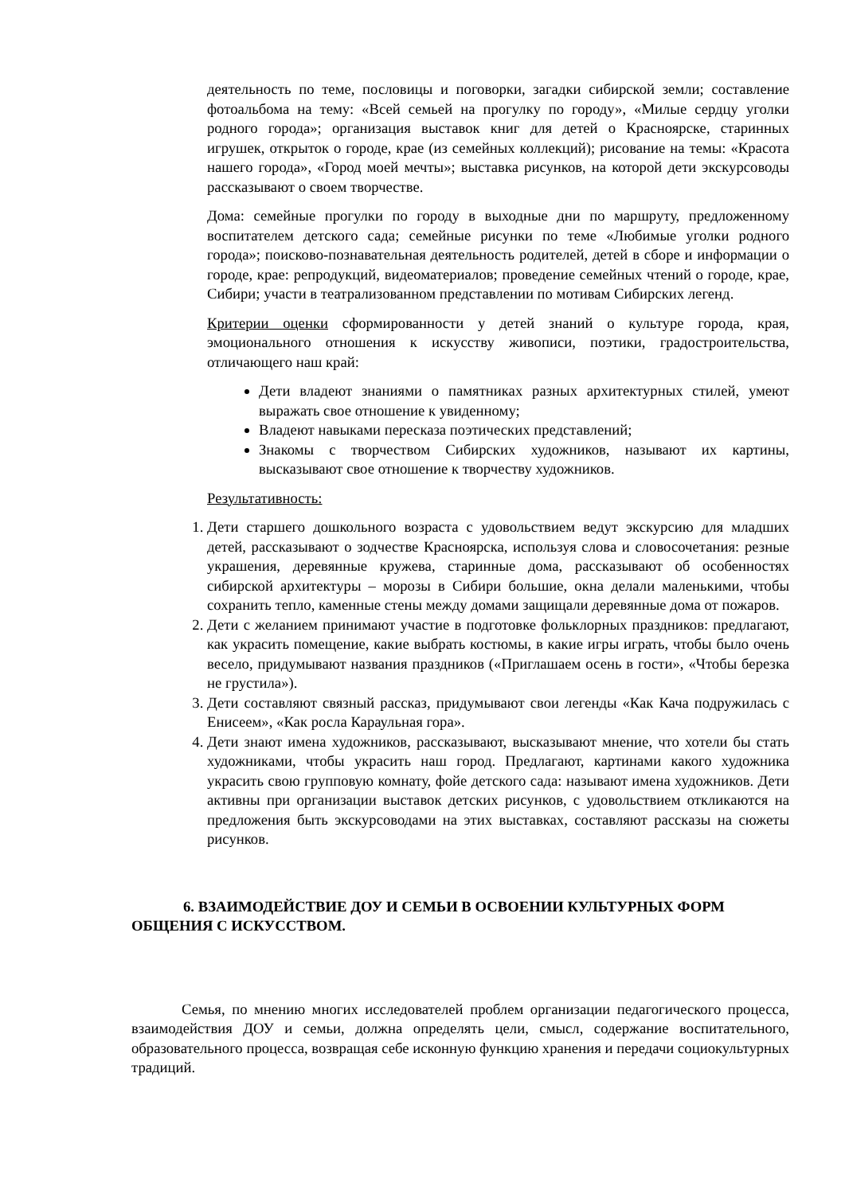деятельность по теме, пословицы и поговорки, загадки сибирской земли; составление фотоальбома на тему: «Всей семьей на прогулку по городу», «Милые сердцу уголки родного города»; организация выставок книг для детей о Красноярске, старинных игрушек, открыток о городе, крае (из семейных коллекций); рисование на темы: «Красота нашего города», «Город моей мечты»; выставка рисунков, на которой дети экскурсоводы рассказывают о своем творчестве.
Дома: семейные прогулки по городу в выходные дни по маршруту, предложенному воспитателем детского сада; семейные рисунки по теме «Любимые уголки родного города»; поисково-познавательная деятельность родителей, детей в сборе и информации о городе, крае: репродукций, видеоматериалов; проведение семейных чтений о городе, крае, Сибири; участи в театрализованном представлении по мотивам Сибирских легенд.
Критерии оценки сформированности у детей знаний о культуре города, края, эмоционального отношения к искусству живописи, поэтики, градостроительства, отличающего наш край:
Дети владеют знаниями о памятниках разных архитектурных стилей, умеют выражать свое отношение к увиденному;
Владеют навыками пересказа поэтических представлений;
Знакомы с творчеством Сибирских художников, называют их картины, высказывают свое отношение к творчеству художников.
Результативность:
1. Дети старшего дошкольного возраста с удовольствием ведут экскурсию для младших детей, рассказывают о зодчестве Красноярска, используя слова и словосочетания: резные украшения, деревянные кружева, старинные дома, рассказывают об особенностях сибирской архитектуры – морозы в Сибири большие, окна делали маленькими, чтобы сохранить тепло, каменные стены между домами защищали деревянные дома от пожаров.
2. Дети с желанием принимают участие в подготовке фольклорных праздников: предлагают, как украсить помещение, какие выбрать костюмы, в какие игры играть, чтобы было очень весело, придумывают названия праздников («Приглашаем осень в гости», «Чтобы березка не грустила»).
3. Дети составляют связный рассказ, придумывают свои легенды «Как Кача подружилась с Енисеем», «Как росла Караульная гора».
4. Дети знают имена художников, рассказывают, высказывают мнение, что хотели бы стать художниками, чтобы украсить наш город. Предлагают, картинами какого художника украсить свою групповую комнату, фойе детского сада: называют имена художников. Дети активны при организации выставок детских рисунков, с удовольствием откликаются на предложения быть экскурсоводами на этих выставках, составляют рассказы на сюжеты рисунков.
6. ВЗАИМОДЕЙСТВИЕ ДОУ И СЕМЬИ В ОСВОЕНИИ КУЛЬТУРНЫХ ФОРМ ОБЩЕНИЯ С ИСКУССТВОМ.
Семья, по мнению многих исследователей проблем организации педагогического процесса, взаимодействия ДОУ и семьи, должна определять цели, смысл, содержание воспитательного, образовательного процесса, возвращая себе исконную функцию хранения и передачи социокультурных традиций.